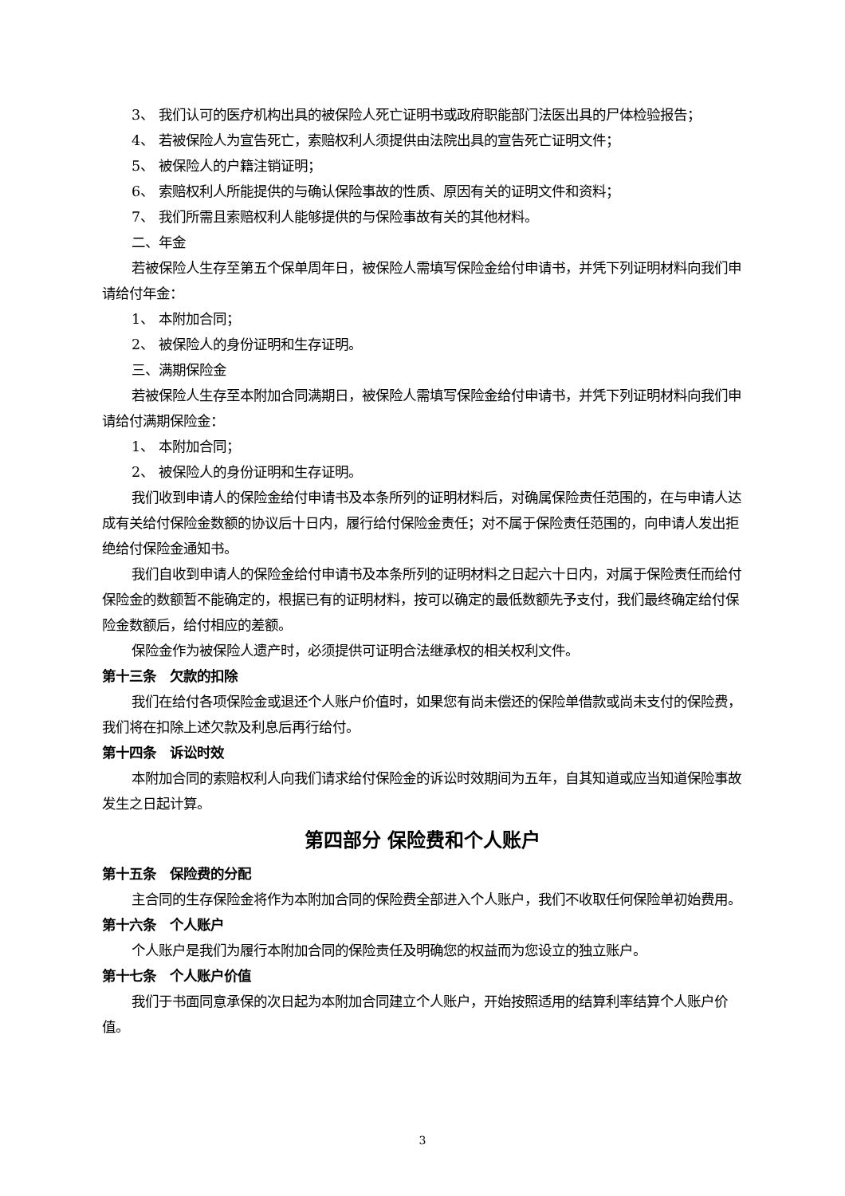3、 我们认可的医疗机构出具的被保险人死亡证明书或政府职能部门法医出具的尸体检验报告；
4、 若被保险人为宣告死亡，索赔权利人须提供由法院出具的宣告死亡证明文件；
5、 被保险人的户籍注销证明；
6、 索赔权利人所能提供的与确认保险事故的性质、原因有关的证明文件和资料；
7、 我们所需且索赔权利人能够提供的与保险事故有关的其他材料。
二、年金
若被保险人生存至第五个保单周年日，被保险人需填写保险金给付申请书，并凭下列证明材料向我们申请给付年金：
1、 本附加合同；
2、 被保险人的身份证明和生存证明。
三、满期保险金
若被保险人生存至本附加合同满期日，被保险人需填写保险金给付申请书，并凭下列证明材料向我们申请给付满期保险金：
1、 本附加合同；
2、 被保险人的身份证明和生存证明。
我们收到申请人的保险金给付申请书及本条所列的证明材料后，对确属保险责任范围的，在与申请人达成有关给付保险金数额的协议后十日内，履行给付保险金责任；对不属于保险责任范围的，向申请人发出拒绝给付保险金通知书。
我们自收到申请人的保险金给付申请书及本条所列的证明材料之日起六十日内，对属于保险责任而给付保险金的数额暂不能确定的，根据已有的证明材料，按可以确定的最低数额先予支付，我们最终确定给付保险金数额后，给付相应的差额。
保险金作为被保险人遗产时，必须提供可证明合法继承权的相关权利文件。
第十三条　欠款的扣除
我们在给付各项保险金或退还个人账户价值时，如果您有尚未偿还的保险单借款或尚未支付的保险费，我们将在扣除上述欠款及利息后再行给付。
第十四条　诉讼时效
本附加合同的索赔权利人向我们请求给付保险金的诉讼时效期间为五年，自其知道或应当知道保险事故发生之日起计算。
第四部分 保险费和个人账户
第十五条　保险费的分配
主合同的生存保险金将作为本附加合同的保险费全部进入个人账户，我们不收取任何保险单初始费用。
第十六条　个人账户
个人账户是我们为履行本附加合同的保险责任及明确您的权益而为您设立的独立账户。
第十七条　个人账户价值
我们于书面同意承保的次日起为本附加合同建立个人账户，开始按照适用的结算利率结算个人账户价值。
3